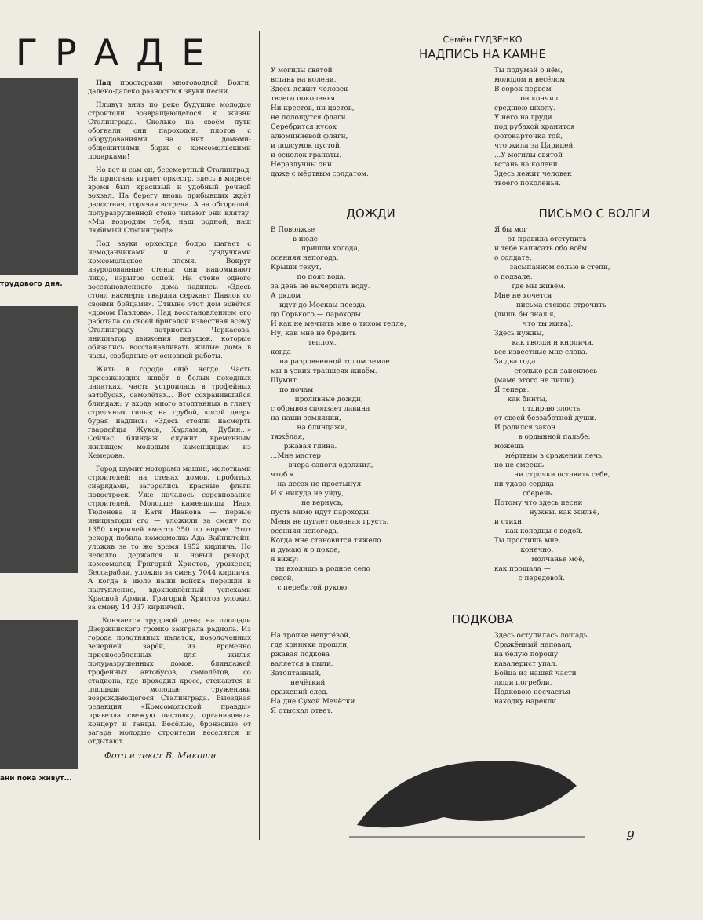ГРАДЕ
трудового дня.
ани пока живут...
Над просторами многоводной Волги, далеко-далеко разносятся звуки песни.
Плывут вниз по реке будущие молодые строители возвращающегося к жизни Сталинграда. Сколько на своём пути обогнали они пароходов, плотов с оборудованиями на них домами-общежитиями, барж с комсомольскими подарками!
Но вот и сам он, бессмертный Сталинград. На пристани играет оркестр, здесь в мирное время был красивый и удобный речной вокзал. На берегу вновь прибывших ждёт радостная, горячая встреча. А на обгорелой, полуразрушенной стене читают они клятву: «Мы возродим тебя, наш родной, наш любимый Сталинград!»
Под звуки оркестра бодро шагает с чемоданчиками и с сундучками комсомольское племя. Вокруг изуродованные стены; они напоминают лицо, изрытое оспой. На стене одного восстановленного дома надпись: «Здесь стоял насмерть гвардии сержант Павлов со своими бойцами». Отныне этот дом зовётся «домом Павлова». Над восстановлением его работала со своей бригадой известная всему Сталинграду патриотка Черкасова, инициатор движения девушек, которые обязались восстанавливать жилые дома в часы, свободные от основной работы.
Жить в городе ещё негде. Часть приезжающих живёт в белых походных палатках, часть устроилась в трофейных автобусах, самолётах... Вот сохранившийся блиндаж: у входа много втоптанных в глину стреляных гильз; на грубой, косой двери бурая надпись: «Здесь стояли насмерть гвардейцы Жуков, Харламов, Дубин...» Сейчас блиндаж служит временным жилищем молодым каменщицам из Кемерова.
Город шумит моторами машин, молотками строителей; на стенах домов, пробитых снарядами, загорелись красные флаги новостроек. Уже началось соревнование строителей. Молодые каменщицы Надя Тюленева и Катя Иванова — первые инициаторы его — уложили за смену по 1350 кирпичей вместо 350 по норме. Этот рекорд побила комсомолка Ада Вайнштейн, уложив за то же время 1952 кирпича. Но недолго держался и новый рекорд: комсомолец Григорий Христов, уроженец Бессарабии, уложил за смену 7044 кирпича. А когда в июле наши войска перешли в наступление, вдохновлённый успехами Красной Армии, Григорий Христов уложил за смену 14 037 кирпичей.
...Кончается трудовой день; на площади Дзержинского громко заиграла радиола. Из города полотняных палаток, позолоченных вечерней зарёй, из временно приспособленных для жилья полуразрушенных домов, блиндажей трофейных автобусов, самолётов, со стадиона, где проходил кросс, стекаются к площади молодые труженики возрождающегося Сталинграда. Выездная редакция «Комсомольской правды» привезла свежую листовку, организовала концерт и танцы. Весёлые, бронзовые от загара молодые строители веселятся и отдыхают.
Фото и текст В. Микоши
Семён ГУДЗЕНКО
НАДПИСЬ НА КАМНЕ
У могилы святой
встань на колени.
Здесь лежит человек
твоего поколенья.
Ни крестов, ни цветов,
не полощутся флаги.
Серебрится кусок
алюминиевой фляги,
и подсумок пустой,
и осколок гранаты.
Неразлучны они
даже с мёртвым солдатом.
Ты подумай о нём,
молодом и весёлом.
В сорок первом
            он кончил
среднюю школу.
У него на груди
под рубахой хранится
фотокарточка той,
что жила за Царицей.
...У могилы святой
встань на колени.
Здесь лежит человек
твоего поколенья.
ДОЖДИ
В Поволжье
          в июле
              пришли холода,
осенняя непогода.
Крыши текут,
            по пояс вода,
за день не вычерпать воду.
А рядом
    идут до Москвы поезда,
до Горького,— пароходы.
И как не мечтать мне о тихом тепле,
Ну, как мне не бредить
                 теплом,
когда
    на разровненной толом земле
мы в узких траншеях живём.
Шумит
    по ночам
           проливные дожди,
с обрывов сползает лавина
на наши землянки,
            на блиндажи,
тяжёлая,
      ржавая глина.
...Мне мастер
        вчера сапоги одолжил,
чтоб я
   на лесах не простынул.
И я никуда не уйду,
              не вернусь,
пусть мимо идут пароходы.
Меня не пугает оконная грусть,
осенняя непогода.
Когда мне становится тяжело
и думаю я о покое,
я вижу:
  ты входишь в родное село
седой,
   с перебитой рукою.
ПИСЬМО С ВОЛГИ
Я бы мог
      от правила отступить
и тебе написать обо всём:
о солдате,
       засыпанном солью в степи,
о подвале,
        где мы живём.
Мне не хочется
          письма отсюда строчить
(лишь бы знал я,
             что ты жива).
Здесь нужны,
        как гвозди и кирпичи,
все известные мне слова.
За два года
         столько ран запеклось
(маме этого не пиши).
Я теперь,
      как бинты,
             отдираю злость
от своей беззаботной души.
И родился закон
           в ордынной пальбе:
можешь
     мёртвым в сражении лечь,
но не смеешь
         ни строчки оставить себе,
ни удара сердца
             сберечь.
Потому что здесь песни
                нужны, как жильё,
и стихи,
     как колодцы с водой.
Ты простишь мне,
            конечно,
                 молчанье моё,
как прощала —
           с передовой.
ПОДКОВА
На тропке непутёвой,
где конники прошли,
ржавая подкова
валяется в пыли.
Затоптанный,
         нечёткий
сражений след.
На дне Сухой Мечётки
Я отыскал ответ.
Здесь оступилась лошадь,
Сражённый наповал,
на белую порошу
кавалерист упал.
Бойца из нашей части
люди погребли.
Подковою несчастья
находку нарекли.
9